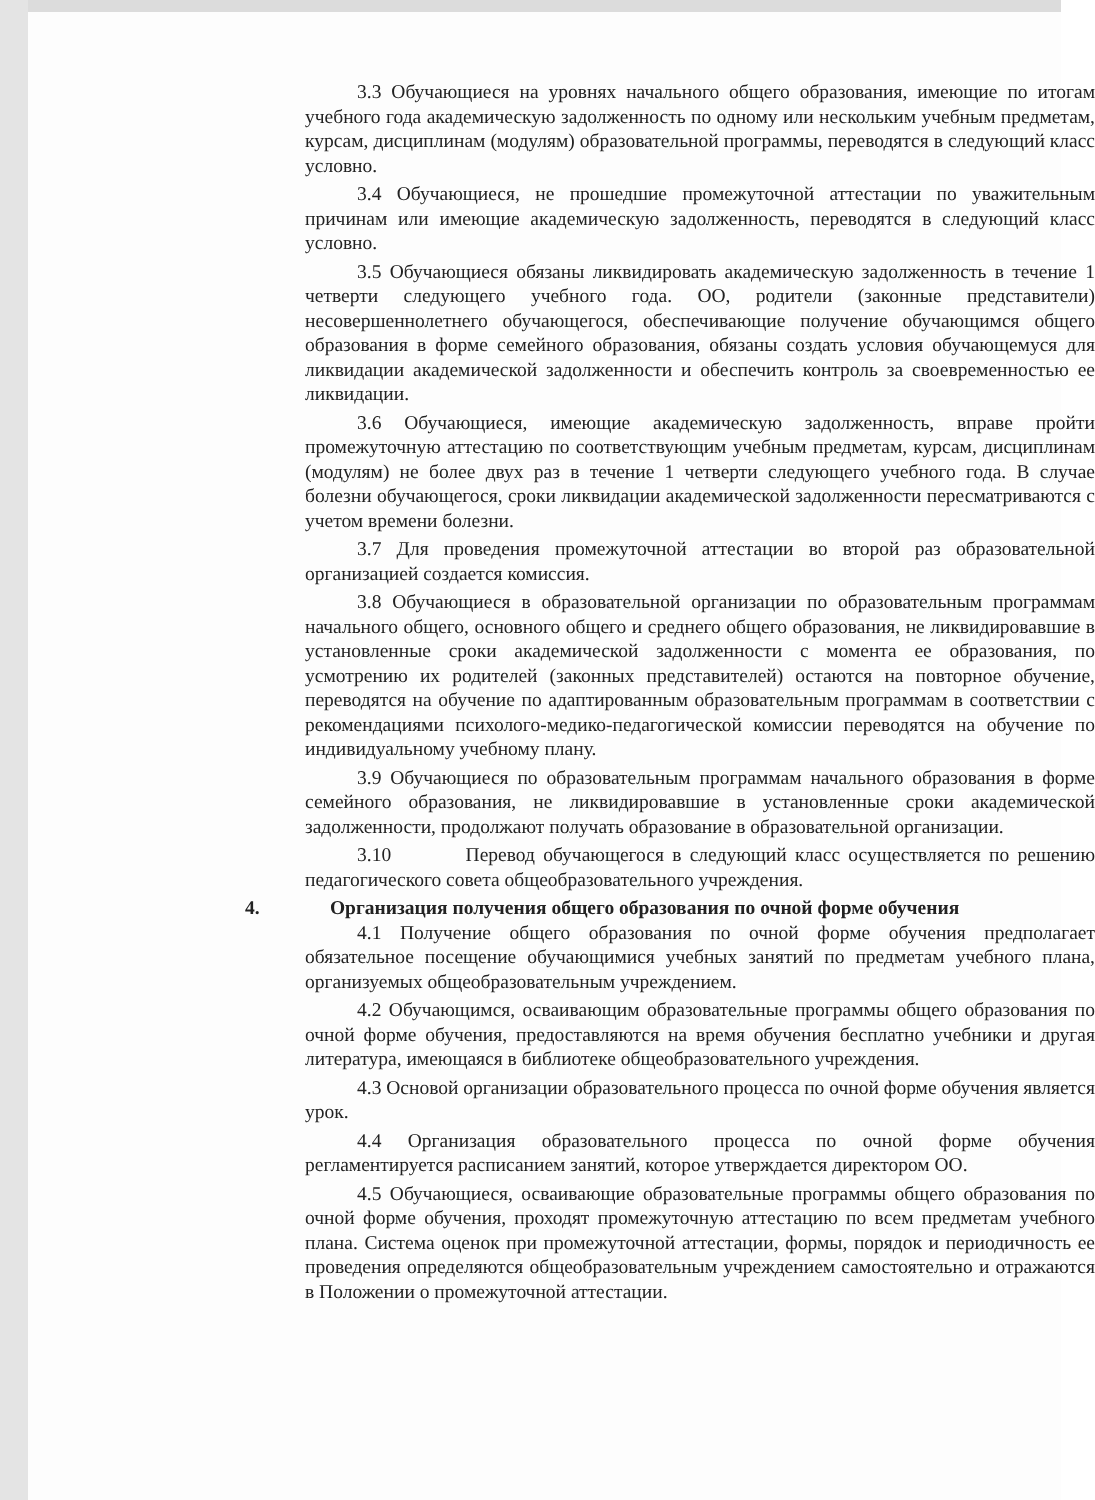3.3 Обучающиеся на уровнях начального общего образования, имеющие по итогам учебного года академическую задолженность по одному или нескольким учебным предметам, курсам, дисциплинам (модулям) образовательной программы, переводятся в следующий класс условно.
3.4 Обучающиеся, не прошедшие промежуточной аттестации по уважительным причинам или имеющие академическую задолженность, переводятся в следующий класс условно.
3.5 Обучающиеся обязаны ликвидировать академическую задолженность в течение 1 четверти следующего учебного года. ОО, родители (законные представители) несовершеннолетнего обучающегося, обеспечивающие получение обучающимся общего образования в форме семейного образования, обязаны создать условия обучающемуся для ликвидации академической задолженности и обеспечить контроль за своевременностью ее ликвидации.
3.6 Обучающиеся, имеющие академическую задолженность, вправе пройти промежуточную аттестацию по соответствующим учебным предметам, курсам, дисциплинам (модулям) не более двух раз в течение 1 четверти следующего учебного года. В случае болезни обучающегося, сроки ликвидации академической задолженности пересматриваются с учетом времени болезни.
3.7 Для проведения промежуточной аттестации во второй раз образовательной организацией создается комиссия.
3.8 Обучающиеся в образовательной организации по образовательным программам начального общего, основного общего и среднего общего образования, не ликвидировавшие в установленные сроки академической задолженности с момента ее образования, по усмотрению их родителей (законных представителей) остаются на повторное обучение, переводятся на обучение по адаптированным образовательным программам в соответствии с рекомендациями психолого-медико-педагогической комиссии переводятся на обучение по индивидуальному учебному плану.
3.9 Обучающиеся по образовательным программам начального образования в форме семейного образования, не ликвидировавшие в установленные сроки академической задолженности, продолжают получать образование в образовательной организации.
3.10 Перевод обучающегося в следующий класс осуществляется по решению педагогического совета общеобразовательного учреждения.
4. Организация получения общего образования по очной форме обучения
4.1 Получение общего образования по очной форме обучения предполагает обязательное посещение обучающимися учебных занятий по предметам учебного плана, организуемых общеобразовательным учреждением.
4.2 Обучающимся, осваивающим образовательные программы общего образования по очной форме обучения, предоставляются на время обучения бесплатно учебники и другая литература, имеющаяся в библиотеке общеобразовательного учреждения.
4.3 Основой организации образовательного процесса по очной форме обучения является урок.
4.4 Организация образовательного процесса по очной форме обучения регламентируется расписанием занятий, которое утверждается директором ОО.
4.5 Обучающиеся, осваивающие образовательные программы общего образования по очной форме обучения, проходят промежуточную аттестацию по всем предметам учебного плана. Система оценок при промежуточной аттестации, формы, порядок и периодичность ее проведения определяются общеобразовательным учреждением самостоятельно и отражаются в Положении о промежуточной аттестации.